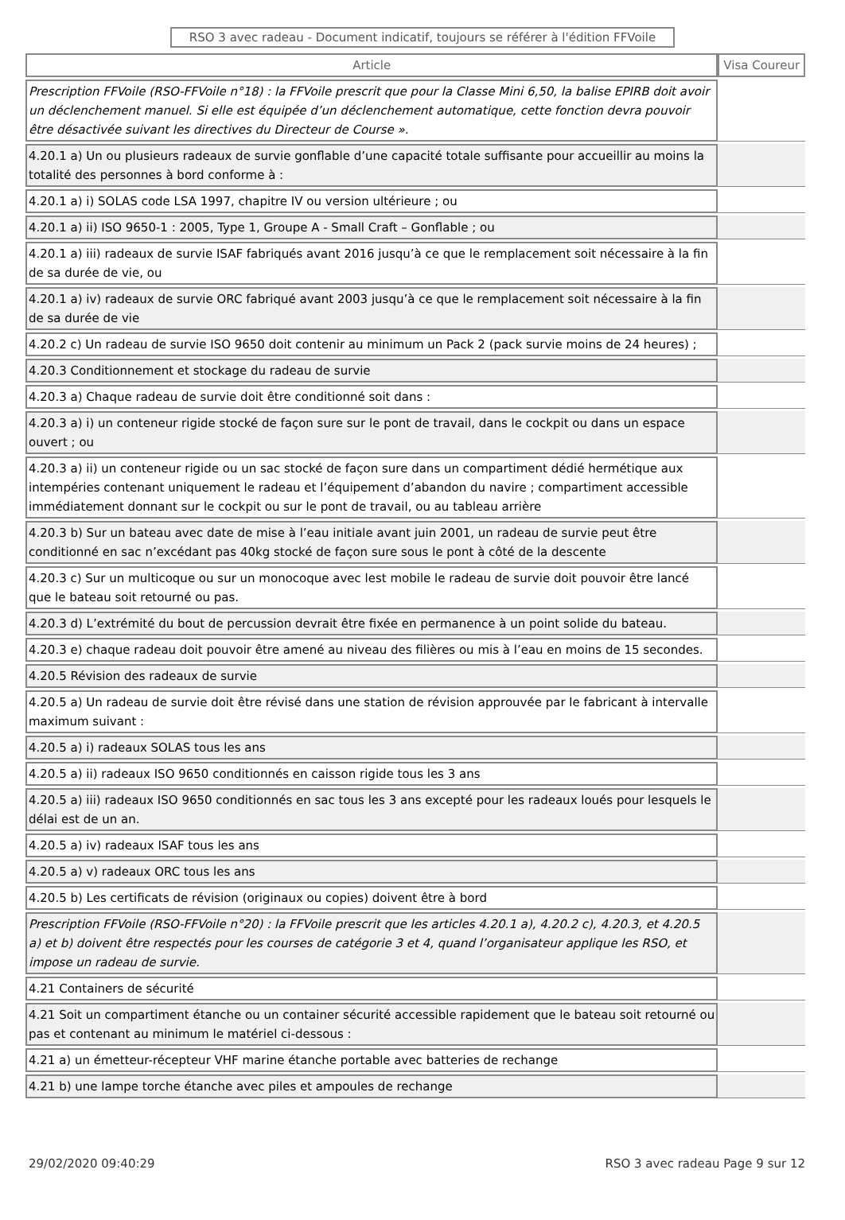RSO 3 avec radeau - Document indicatif, toujours se référer à l'édition FFVoile
| Article | Visa Coureur |
| --- | --- |
| Prescription FFVoile (RSO-FFVoile n°18) : la FFVoile prescrit que pour la Classe Mini 6,50, la balise EPIRB doit avoir un déclenchement manuel. Si elle est équipée d’un déclenchement automatique, cette fonction devra pouvoir être désactivée suivant les directives du Directeur de Course ». | |
| 4.20.1 a) Un ou plusieurs radeaux de survie gonflable d’une capacité totale suffisante pour accueillir au moins la totalité des personnes à bord conforme à : | |
| 4.20.1 a) i) SOLAS code LSA 1997, chapitre IV ou version ultérieure ; ou | |
| 4.20.1 a) ii) ISO 9650-1 : 2005, Type 1, Groupe A - Small Craft – Gonflable ; ou | |
| 4.20.1 a) iii) radeaux de survie ISAF fabriqués avant 2016 jusqu’à ce que le remplacement soit nécessaire à la fin de sa durée de vie, ou | |
| 4.20.1 a) iv) radeaux de survie ORC fabriqué avant 2003 jusqu’à ce que le remplacement soit nécessaire à la fin de sa durée de vie | |
| 4.20.2 c) Un radeau de survie ISO 9650 doit contenir au minimum un Pack 2 (pack survie moins de 24 heures) ; | |
| 4.20.3 Conditionnement et stockage du radeau de survie | |
| 4.20.3 a) Chaque radeau de survie doit être conditionné soit dans : | |
| 4.20.3 a) i) un conteneur rigide stocké de façon sure sur le pont de travail, dans le cockpit ou dans un espace ouvert ; ou | |
| 4.20.3 a) ii) un conteneur rigide ou un sac stocké de façon sure dans un compartiment dédié hermétique aux intempéries contenant uniquement le radeau et l’équipement d’abandon du navire ; compartiment accessible immédiatement donnant sur le cockpit ou sur le pont de travail, ou au tableau arrière | |
| 4.20.3 b) Sur un bateau avec date de mise à l’eau initiale avant juin 2001, un radeau de survie peut être conditionné en sac n’excédant pas 40kg stocké de façon sure sous le pont à côté de la descente | |
| 4.20.3 c) Sur un multicoque ou sur un monocoque avec lest mobile le radeau de survie doit pouvoir être lancé que le bateau soit retourné ou pas. | |
| 4.20.3 d) L’extrémité du bout de percussion devrait être fixée en permanence à un point solide du bateau. | |
| 4.20.3 e) chaque radeau doit pouvoir être amené au niveau des filières ou mis à l’eau en moins de 15 secondes. | |
| 4.20.5 Révision des radeaux de survie | |
| 4.20.5 a) Un radeau de survie doit être révisé dans une station de révision approuvée par le fabricant à intervalle maximum suivant : | |
| 4.20.5 a) i) radeaux SOLAS tous les ans | |
| 4.20.5 a) ii) radeaux ISO 9650 conditionnés en caisson rigide tous les 3 ans | |
| 4.20.5 a) iii) radeaux ISO 9650 conditionnés en sac tous les 3 ans excepté pour les radeaux loués pour lesquels le délai est de un an. | |
| 4.20.5 a) iv) radeaux ISAF tous les ans | |
| 4.20.5 a) v) radeaux ORC tous les ans | |
| 4.20.5 b) Les certificats de révision (originaux ou copies) doivent être à bord | |
| Prescription FFVoile (RSO-FFVoile n°20) : la FFVoile prescrit que les articles 4.20.1 a), 4.20.2 c), 4.20.3, et 4.20.5 a) et b) doivent être respectés pour les courses de catégorie 3 et 4, quand l’organisateur applique les RSO, et impose un radeau de survie. | |
| 4.21 Containers de sécurité | |
| 4.21 Soit un compartiment étanche ou un container sécurité accessible rapidement que le bateau soit retourné ou pas et contenant au minimum le matériel ci-dessous : | |
| 4.21 a) un émetteur-récepteur VHF marine étanche portable avec batteries de rechange | |
| 4.21 b) une lampe torche étanche avec piles et ampoules de rechange | |
29/02/2020 09:40:29 RSO 3 avec radeau Page 9 sur 12